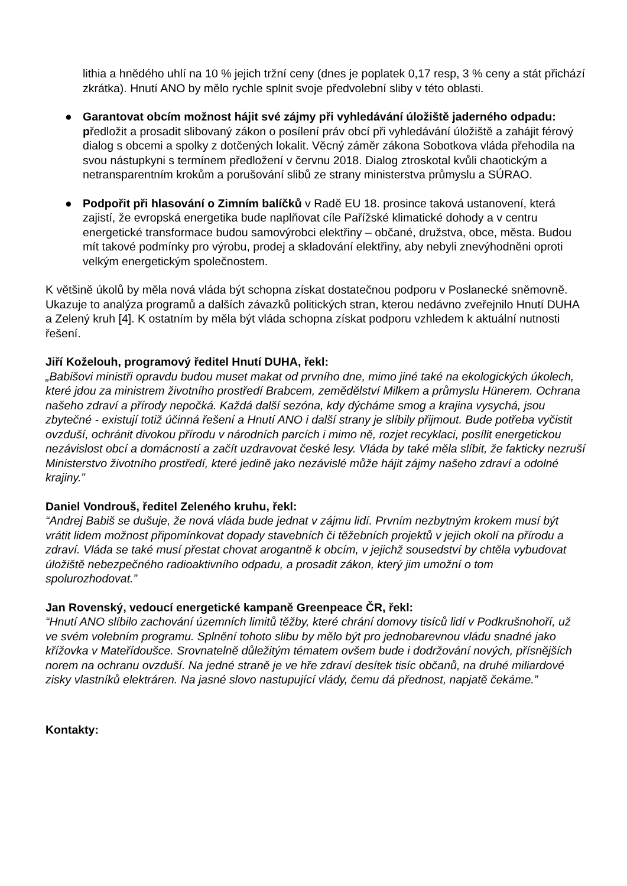lithia a hnědého uhlí na 10 % jejich tržní ceny (dnes je poplatek 0,17 resp, 3 % ceny a stát přichází zkrátka). Hnutí ANO by mělo rychle splnit svoje předvolební sliby v této oblasti.
● Garantovat obcím možnost hájit své zájmy při vyhledávání úložiště jaderného odpadu: předložit a prosadit slibovaný zákon o posílení práv obcí při vyhledávání úložiště a zahájit férový dialog s obcemi a spolky z dotčených lokalit. Věcný záměr zákona Sobotkova vláda přehodila na svou nástupkyni s termínem předložení v červnu 2018. Dialog ztroskotal kvůli chaotickým a netransparentním krokům a porušování slibů ze strany ministerstva průmyslu a SÚRAO.
● Podpořit při hlasování o Zimním balíčků v Radě EU 18. prosince taková ustanovení, která zajistí, že evropská energetika bude naplňovat cíle Pařížské klimatické dohody a v centru energetické transformace budou samovýrobci elektřiny – občané, družstva, obce, města. Budou mít takové podmínky pro výrobu, prodej a skladování elektřiny, aby nebyli znevýhodněni oproti velkým energetickým společnostem.
K většině úkolů by měla nová vláda být schopna získat dostatečnou podporu v Poslanecké sněmovně. Ukazuje to analýza programů a dalších závazků politických stran, kterou nedávno zveřejnilo Hnutí DUHA a Zelený kruh [4]. K ostatním by měla být vláda schopna získat podporu vzhledem k aktuální nutnosti řešení.
Jiří Koželouh, programový ředitel Hnutí DUHA, řekl:
„Babišovi ministři opravdu budou muset makat od prvního dne, mimo jiné také na ekologických úkolech, které jdou za ministrem životního prostředí Brabcem, zemědělství Milkem a průmyslu Hünerem. Ochrana našeho zdraví a přírody nepočká. Každá další sezóna, kdy dýcháme smog a krajina vysychá, jsou zbytečné - existují totiž účinná řešení a Hnutí ANO i další strany je slíbily přijmout. Bude potřeba vyčistit ovzduší, ochránit divokou přírodu v národních parcích i mimo ně, rozjet recyklaci, posílit energetickou nezávislost obcí a domácností a začít uzdravovat české lesy. Vláda by také měla slíbit, že fakticky nezruší Ministerstvo životního prostředí, které jedině jako nezávislé může hájit zájmy našeho zdraví a odolné krajiny.”
Daniel Vondrouš, ředitel Zeleného kruhu, řekl:
“Andrej Babiš se dušuje, že nová vláda bude jednat v zájmu lidí. Prvním nezbytným krokem musí být vrátit lidem možnost připomínkovat dopady stavebních či těžebních projektů v jejich okolí na přírodu a zdraví. Vláda se také musí přestat chovat arogantně k obcím, v jejichž sousedství by chtěla vybudovat úložiště nebezpečného radioaktivního odpadu, a prosadit zákon, který jim umožní o tom spolurozhodovat.”
Jan Rovenský, vedoucí energetické kampaně Greenpeace ČR, řekl:
“Hnutí ANO slíbilo zachování územních limitů těžby, které chrání domovy tisíců lidí v Podkrušnohoří, už ve svém volebním programu. Splnění tohoto slibu by mělo být pro jednobarevnou vládu snadné jako křížovka v Mateřídoušce. Srovnatelně důležitým tématem ovšem bude i dodržování nových, přísnějších norem na ochranu ovzduší. Na jedné straně je ve hře zdraví desítek tisíc občanů, na druhé miliardové zisky vlastníků elektráren. Na jasné slovo nastupující vlády, čemu dá přednost, napjatě čekáme.”
Kontakty: